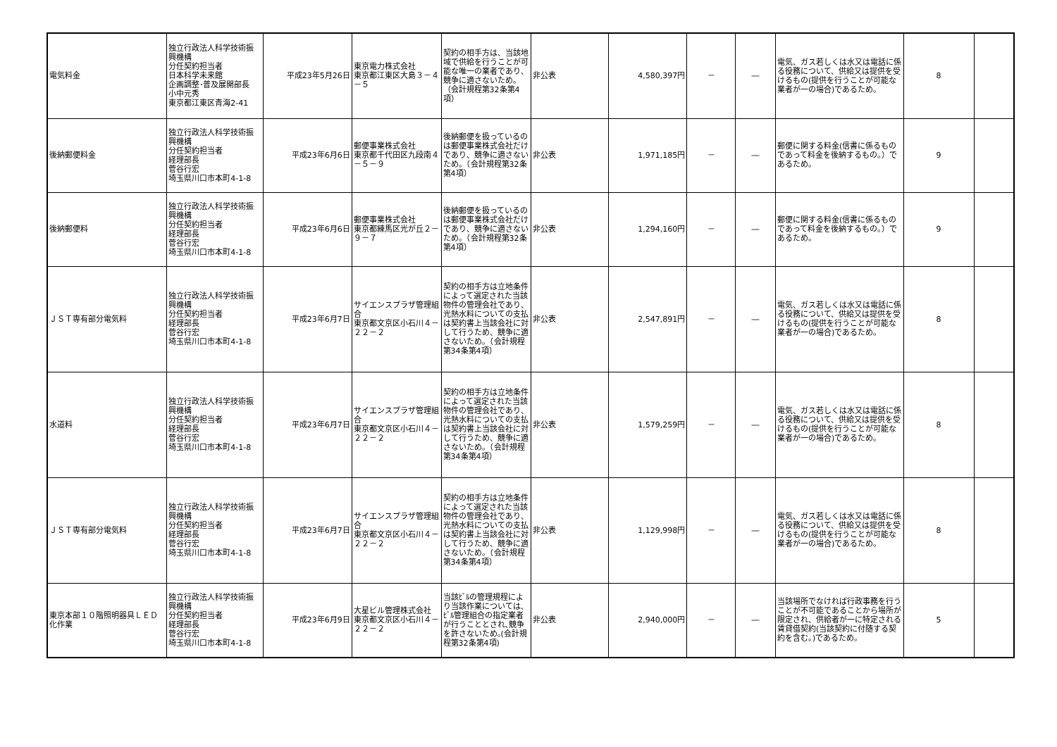| 電気料金 | 独立行政法人科学技術振興機構 分任契約担当者 日本科学未来館 企画調整･普及展開部長 小中元秀 東京都江東区青海2-41 | 平成23年5月26日 | 東京電力株式会社 東京都江東区大島３－４－５ | 契約の相手方は、当該地域で供給を行うことが可能な唯一の業者であり、競争に適さないため。（会計規程第32条第4項） | 非公表 | 4,580,397円 | － | ― | 電気、ガス若しくは水又は電話に係る役務について、供給又は提供を受けるもの(提供を行うことが可能な業者が一の場合)であるため。 | 8 | |
| 後納郵便料金 | 独立行政法人科学技術振興機構 分任契約担当者 経理部長 菅谷行宏 埼玉県川口市本町4-1-8 | 平成23年6月6日 | 郵便事業株式会社 東京都千代田区九段南４－５－９ | 後納郵便を扱っているのは郵便事業株式会社だけであり、競争に適さないため。（会計規程第32条第4項） | 非公表 | 1,971,185円 | － | ― | 郵便に関する料金(信書に係るものであって料金を後納するもの。）であるため。 | 9 | |
| 後納郵便料 | 独立行政法人科学技術振興機構 分任契約担当者 経理部長 菅谷行宏 埼玉県川口市本町4-1-8 | 平成23年6月6日 | 郵便事業株式会社 東京都練馬区光が丘２－９－７ | 後納郵便を扱っているのは郵便事業株式会社だけであり、競争に適さないため。（会計規程第32条第4項） | 非公表 | 1,294,160円 | － | ― | 郵便に関する料金(信書に係るものであって料金を後納するもの。）であるため。 | 9 | |
| ＪＳＴ専有部分電気料 | 独立行政法人科学技術振興機構 分任契約担当者 経理部長 菅谷行宏 埼玉県川口市本町4-1-8 | 平成23年6月7日 | サイエンスプラザ管理組合 東京都文京区小石川４－２２－２ | 契約の相手方は立地条件によって選定された当該物件の管理会社であり、光熱水料についての支払は契約書上当該会社に対して行うため、競争に適さないため。（会計規程第34条第4項） | 非公表 | 2,547,891円 | － | ― | 電気、ガス若しくは水又は電話に係る役務について、供給又は提供を受けるもの(提供を行うことが可能な業者が一の場合)であるため。 | 8 | |
| 水道料 | 独立行政法人科学技術振興機構 分任契約担当者 経理部長 菅谷行宏 埼玉県川口市本町4-1-8 | 平成23年6月7日 | サイエンスプラザ管理組合 東京都文京区小石川４－２２－２ | 契約の相手方は立地条件によって選定された当該物件の管理会社であり、光熱水料についての支払は契約書上当該会社に対して行うため、競争に適さないため。（会計規程第34条第4項） | 非公表 | 1,579,259円 | － | ― | 電気、ガス若しくは水又は電話に係る役務について、供給又は提供を受けるもの(提供を行うことが可能な業者が一の場合)であるため。 | 8 | |
| ＪＳＴ専有部分電気料 | 独立行政法人科学技術振興機構 分任契約担当者 経理部長 菅谷行宏 埼玉県川口市本町4-1-8 | 平成23年6月7日 | サイエンスプラザ管理組合 東京都文京区小石川４－２２－２ | 契約の相手方は立地条件によって選定された当該物件の管理会社であり、光熱水料についての支払は契約書上当該会社に対して行うため、競争に適さないため。（会計規程第34条第4項） | 非公表 | 1,129,998円 | － | ― | 電気、ガス若しくは水又は電話に係る役務について、供給又は提供を受けるもの(提供を行うことが可能な業者が一の場合)であるため。 | 8 | |
| 東京本部１０階照明器具ＬＥＤ化作業 | 独立行政法人科学技術振興機構 分任契約担当者 経理部長 菅谷行宏 埼玉県川口市本町4-1-8 | 平成23年6月9日 | 大星ビル管理株式会社 東京都文京区小石川４－２２－２ | 当該ﾋﾞﾙの管理規程により当該作業については､ﾋﾞﾙ管理組合の指定業者が行うこととされ､競争を許さないため｡(会計規程第32条第4項) | 非公表 | 2,940,000円 | － | ― | 当該場所でなければ行政事務を行うことが不可能であることから場所が限定され、供給者が一に特定される賃貸借契約(当該契約に付随する契約を含む。)であるため。 | 5 | |